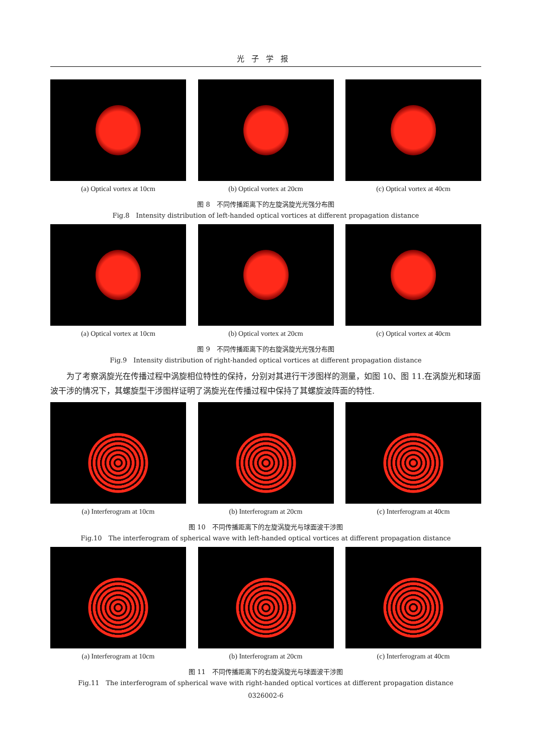光子学报
(a) Optical vortex at 10cm (b) Optical vortex at 20cm (c) Optical vortex at 40cm
图 8　不同传播距离下的左旋涡旋光光强分布图
Fig.8　Intensity distribution of left-handed optical vortices at different propagation distance
(a) Optical vortex at 10cm (b) Optical vortex at 20cm (c) Optical vortex at 40cm
图 9　不同传播距离下的右旋涡旋光光强分布图
Fig.9　Intensity distribution of right-handed optical vortices at different propagation distance
为了考察涡旋光在传播过程中涡旋相位特性的保持，分别对其进行干涉图样的测量，如图 10、图 11.在涡旋光和球面波干涉的情况下，其螺旋型干涉图样证明了涡旋光在传播过程中保持了其螺旋波阵面的特性.
(a) Interferogram at 10cm (b) Interferogram at 20cm (c) Interferogram at 40cm
图 10　不同传播距离下的左旋涡旋光与球面波干涉图
Fig.10　The interferogram of spherical wave with left-handed optical vortices at different propagation distance
(a) Interferogram at 10cm (b) Interferogram at 20cm (c) Interferogram at 40cm
图 11　不同传播距离下的右旋涡旋光与球面波干涉图
Fig.11　The interferogram of spherical wave with right-handed optical vortices at different propagation distance
0326002-6